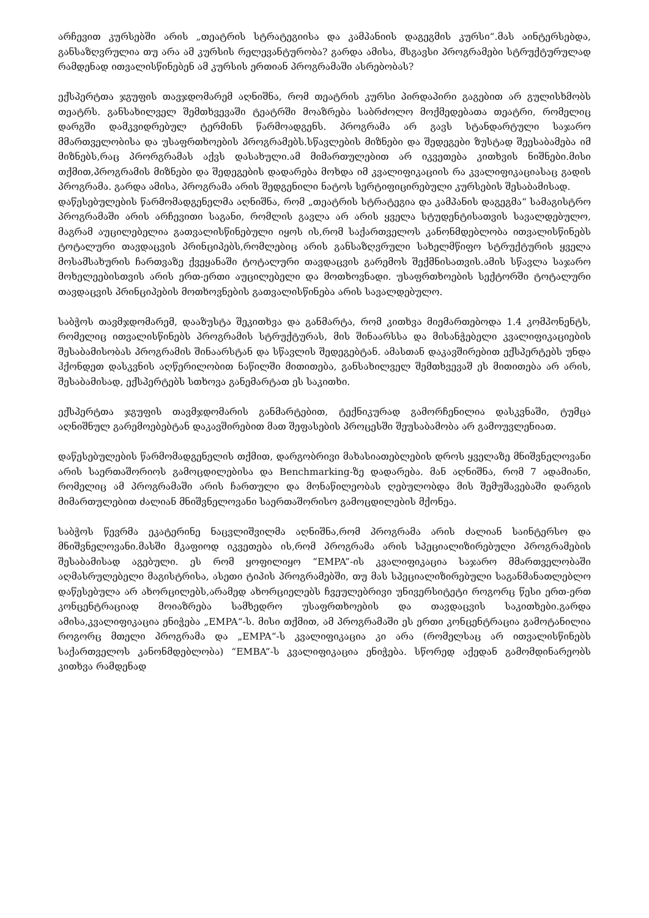არჩევით კურსებში არის „თეატრის სტრატეგიისა და კამპანიის დაგეგმის კურსი“.მას აინტერსებდა, განსაზღვრულია თუ არა ამ კურსის რელევანტურობა? გარდა ამისა, მსგავსი პროგრამები სტრუქტურულად რამდენად ითვალისწინებენ ამ კურსის ერთიან პროგრამაში ასრებობას?
ექსპერტთა ჯგუფის თავჯდომარემ აღნიშნა, რომ თეატრის კურსი პირდაპირი გაგებით არ გულისხმობს თეატრს. განსახილველ შემთხვევაში ტეატრში მოაზრება საბრძოლო მოქმედებათა თეატრი, რომელიც დარგში დამკვიდრებულ ტერმინს წარმოადგენს. პროგრამა არ გავს სტანდარტული საჯარო მმართველობისა და უსაფრთხოების პროგრამებს.სწავლების მიზნები და შედეგები ზუსტად შეესაბამება იმ მიზნებს,რაც პრორგრამას აქვს დასახული.ამ მიმართულებით არ იკვეთება კითხვის ნიშნები.მისი თქმით,პროგრამის მიზნები და შედეგების დადარება მოხდა იმ კვალიფიკაციის რა კვალიფიკაციასაც გადის პროგრამა. გარდა ამისა, პროგრამა არის შედგენილი ნატოს სერტიფიცირებული კურსების შესაბამისად.
დაწესებულების წარმომადგენელმა აღნიშნა, რომ „თეატრის სტრატეგია და კამპანის დაგეგმა“ სამაგისტრო პროგრამაში არის არჩევითი საგანი, რომლის გავლა არ არის ყველა სტუდენტისათვის სავალდებულო, მაგრამ აუცილებელია გათვალისწინებული იყოს ის,რომ საქართველოს კანონმდებლობა ითვალისწინებს ტოტალური თავდაცვის პრინციპებს,რომლებიც არის განსაზღვრული სახელმწიფო სტრუქტურის ყველა მოსამსახურის ჩართვაზე ქვეყანაში ტოტალური თავდაცვის გარემოს შექმნისათვის.ამის სწავლა საჯარო მოხელეებისთვის არის ერთ-ერთი აუცილებელი და მოთხოვნადი. უსაფრთხოების სექტორში ტოტალური თავდაცვის პრინციპების მოთხოვნების გათვალისწინება არის სავალდებულო.
საბჭოს თავმჯდომარემ, დააზუსტა შეკითხვა და განმარტა, რომ კითხვა მიემართებოდა 1.4 კომპონენტს, რომელიც ითვალისწინებს პროგრამის სტრუქტურას, მის შინაარსსა და მისანჭებელი კვალიფიკაციების შესაბამისობას პროგრამის შინაარსტან და სწავლის შედეგებტან. ამასთან დაკავშირებით ექსპერტებს უნდა ჰქონდეთ დასკვნის აღწერილობით ნაწილში მითითება, განსახილველ შემთხვევაშ ეს მითითება არ არის, შესაბამისად, ექსპერტებს სთხოვა განემარტათ ეს საკითხი.
ექსპერტთა ჯგუფის თავმჯდომარის განმარტებით, ტექნიკურად გამორჩენილია დასკვნაში, ტუმცა აღნიშნულ გარემოებებტან დაკავშირებით მათ შეფასების პროცესში შეუსაბამობა არ გამოუვლენიათ.
დაწესებულების წარმომადგენელის თქმით, დარგობრივი მახასიათებლების დროს ყველაზე მნიშვნელოვანი არის საერთაშორიოს გამოცდილებისა და Benchmarking-ზე დადარება. მან აღნიშნა, რომ 7 ადამიანი, რომელიც ამ პროგრამაში არის ჩართული და მონაწილეობას ღებულობდა მის შემუშავებაში დარგის მიმართულებით ძალიან მნიშვნელოვანი საერთაშორისო გამოცდილების მქონეა.
საბჭოს წევრმა ეკატერინე ნაცვლიშვილმა აღნიშნა,რომ პროგრამა არის ძალიან საინტერსო და მნიშვნელოვანი.მასში მკაფიოდ იკვეთება ის,რომ პროგრამა არის სპეციალიზირებული პროგრამების შესაბამისად აგებული. ეს რომ ყოფილიყო “EMPA”-ის კვალიფიკაცია საჯარო მმართველობაში აღმასრულებელი მაგისტრისა, ასეთი ტიპის პროგრამებში, თუ მას სპეციალიზირებული საგანმანათლებლო დაწესებულა არ ახორცილებს,არამედ ახორციელებს ჩვეულებრივი უნივერსიტეტი როგორც წესი ერთ-ერთ კონცენტრაციად მოიაზრება სამხედრო უსაფრთხოების და თავდაცვის საკითხები.გარდა ამისა,კვალიფიკაცია ენიჭება „EMPA“-ს. მისი თქმით, ამ პროგრამაში ეს ერთი კონცენტრაცია გამოტანილია როგორც მთელი პროგრამა და „EMPA“-ს კვალიფიკაცია კი არა (რომელსაც არ ითვალისწინებს საქართველოს კანონმდებლობა) “EMBA”-ს კვალიფიკაცია ენიჭება. სწორედ აქედან გამომდინარეობს კითხვა რამდენად